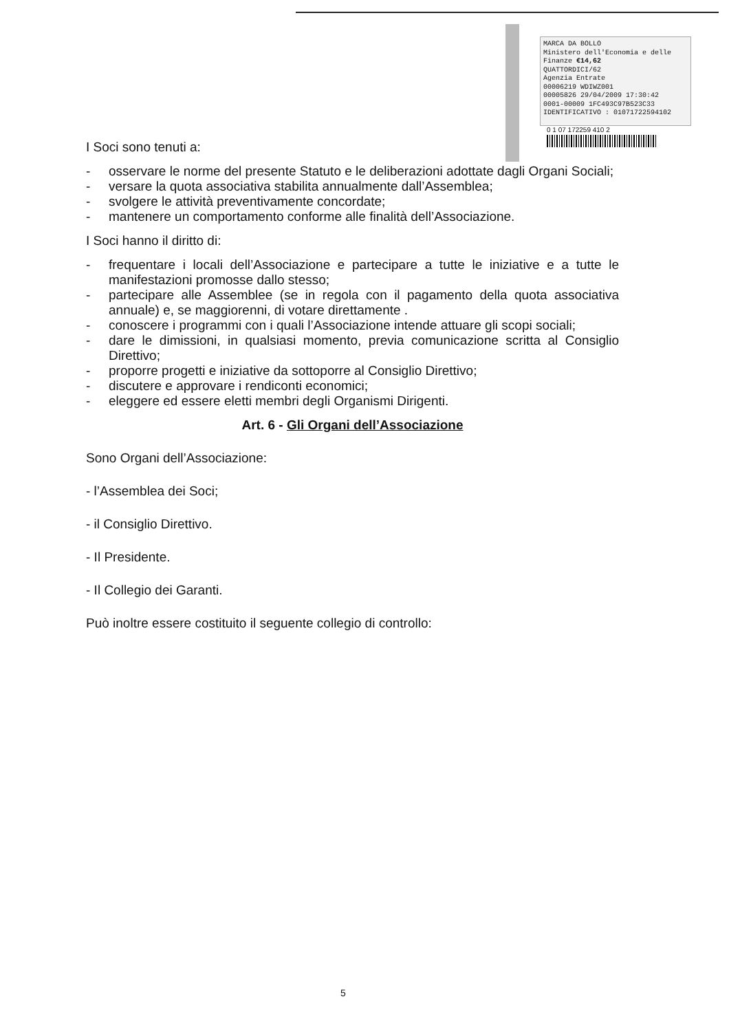MARCA DA BOLLO
Ministero dell'Economia e delle Finanze €14,62
QUATTORDICI/62
Agenzia Entrate
00006219 WDIWZ001
00005826 29/04/2009 17:30:42
0001-00009 1FC493C97B523C33
IDENTIFICATIVO : 01071722594102
0 1 07 172259 410 2
I Soci sono tenuti a:
- osservare le norme del presente Statuto e le deliberazioni adottate dagli Organi Sociali;
- versare la quota associativa stabilita annualmente dall’Assemblea;
- svolgere le attività preventivamente concordate;
- mantenere un comportamento conforme alle finalità dell’Associazione.
I Soci hanno il diritto di:
- frequentare i locali dell’Associazione e partecipare a tutte le iniziative e a tutte le manifestazioni promosse dallo stesso;
- partecipare alle Assemblee (se in regola con il pagamento della quota associativa annuale) e, se maggiorenni, di votare direttamente .
- conoscere i programmi con i quali l’Associazione intende attuare gli scopi sociali;
- dare le dimissioni, in qualsiasi momento, previa comunicazione scritta al Consiglio Direttivo;
- proporre progetti e iniziative da sottoporre al Consiglio Direttivo;
- discutere e approvare i rendiconti economici;
- eleggere ed essere eletti membri degli Organismi Dirigenti.
Art. 6 - Gli Organi dell’Associazione
Sono Organi dell’Associazione:
- l’Assemblea dei Soci;
- il Consiglio Direttivo.
- Il Presidente.
- Il Collegio dei Garanti.
Può inoltre essere costituito il seguente collegio di controllo:
5